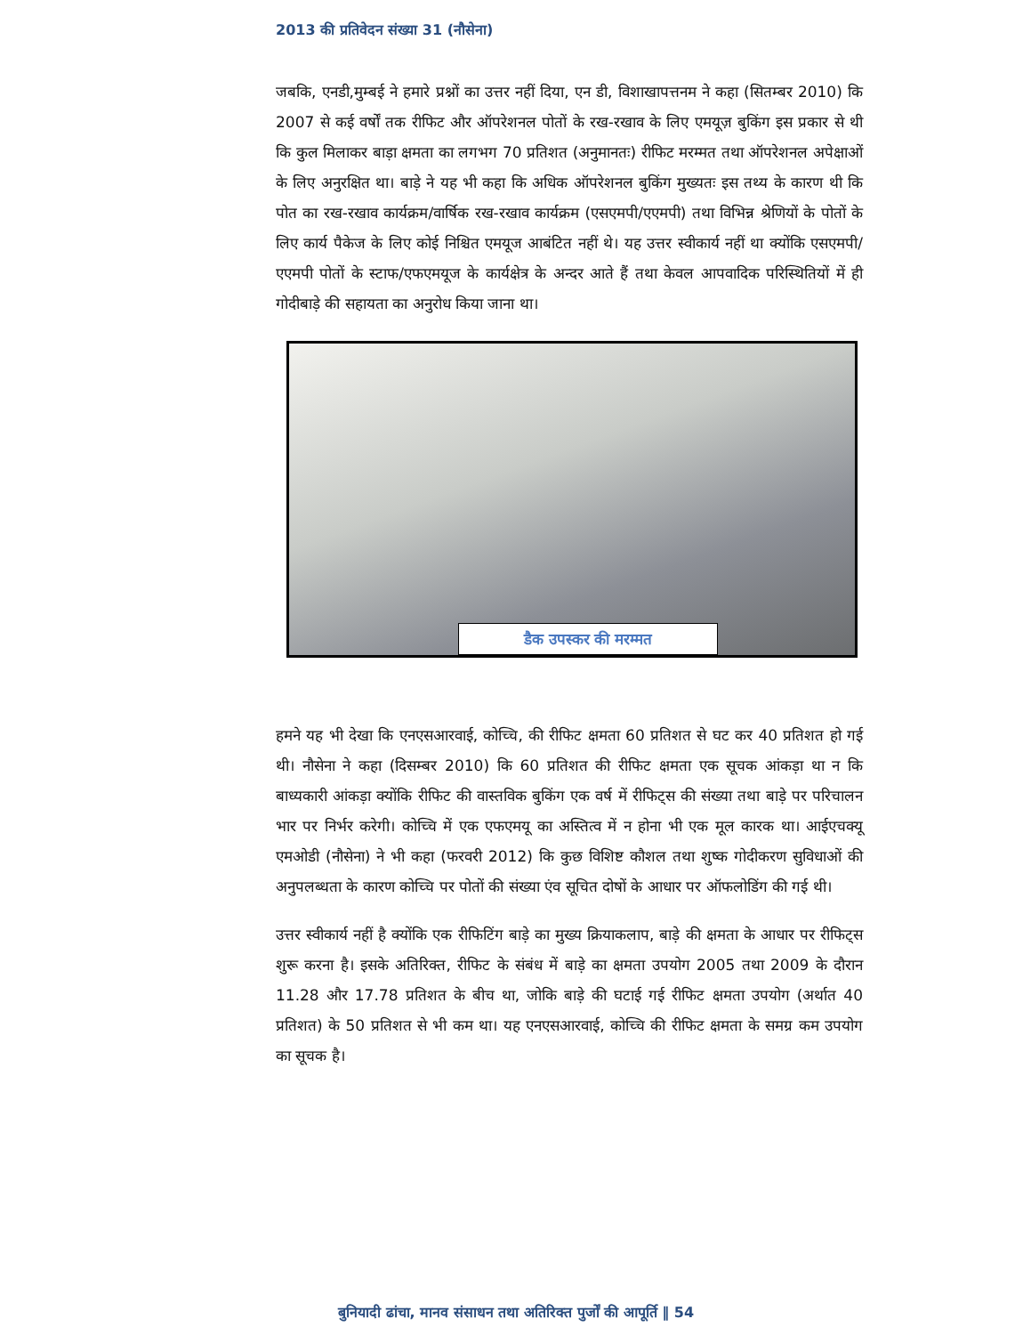2013 की प्रतिवेदन संख्या 31 (नौसेना)
जबकि, एनडी,मुम्बई ने हमारे प्रश्नों का उत्तर नहीं दिया, एन डी, विशाखापत्तनम ने कहा (सितम्बर 2010) कि 2007 से कई वर्षों तक रीफिट और ऑपरेशनल पोतों के रख-रखाव के लिए एमयूज़ बुकिंग इस प्रकार से थी कि कुल मिलाकर बाड़ा क्षमता का लगभग 70 प्रतिशत (अनुमानतः) रीफिट मरम्मत तथा ऑपरेशनल अपेक्षाओं के लिए अनुरक्षित था। बाड़े ने यह भी कहा कि अधिक ऑपरेशनल बुकिंग मुख्यतः इस तथ्य के कारण थी कि पोत का रख-रखाव कार्यक्रम/वार्षिक रख-रखाव कार्यक्रम (एसएमपी/एएमपी) तथा विभिन्न श्रेणियों के पोतों के लिए कार्य पैकेज के लिए कोई निश्चित एमयूज आबंटित नहीं थे। यह उत्तर स्वीकार्य नहीं था क्योंकि एसएमपी/एएमपी पोतों के स्टाफ/एफएमयूज के कार्यक्षेत्र के अन्दर आते हैं तथा केवल आपवादिक परिस्थितियों में ही गोदीबाड़े की सहायता का अनुरोध किया जाना था।
डैक उपस्कर की मरम्मत
हमने यह भी देखा कि एनएसआरवाई, कोच्चि, की रीफिट क्षमता 60 प्रतिशत से घट कर 40 प्रतिशत हो गई थी। नौसेना ने कहा (दिसम्बर 2010) कि 60 प्रतिशत की रीफिट क्षमता एक सूचक आंकड़ा था न कि बाध्यकारी आंकड़ा क्योंकि रीफिट की वास्तविक बुकिंग एक वर्ष में रीफिट्स की संख्या तथा बाड़े पर परिचालन भार पर निर्भर करेगी। कोच्चि में एक एफएमयू का अस्तित्व में न होना भी एक मूल कारक था। आईएचक्यू एमओडी (नौसेना) ने भी कहा (फरवरी 2012) कि कुछ विशिष्ट कौशल तथा शुष्क गोदीकरण सुविधाओं की अनुपलब्धता के कारण कोच्चि पर पोतों की संख्या एंव सूचित दोषों के आधार पर ऑफलोडिंग की गई थी।
उत्तर स्वीकार्य नहीं है क्योंकि एक रीफिटिंग बाड़े का मुख्य क्रियाकलाप, बाड़े की क्षमता के आधार पर रीफिट्स शुरू करना है। इसके अतिरिक्त, रीफिट के संबंध में बाड़े का क्षमता उपयोग 2005 तथा 2009 के दौरान 11.28 और 17.78 प्रतिशत के बीच था, जोकि बाड़े की घटाई गई रीफिट क्षमता उपयोग (अर्थात 40 प्रतिशत) के 50 प्रतिशत से भी कम था। यह एनएसआरवाई, कोच्चि की रीफिट क्षमता के समग्र कम उपयोग का सूचक है।
बुनियादी ढांचा, मानव संसाधन तथा अतिरिक्त पुर्जों की आपूर्ति ‖ 54